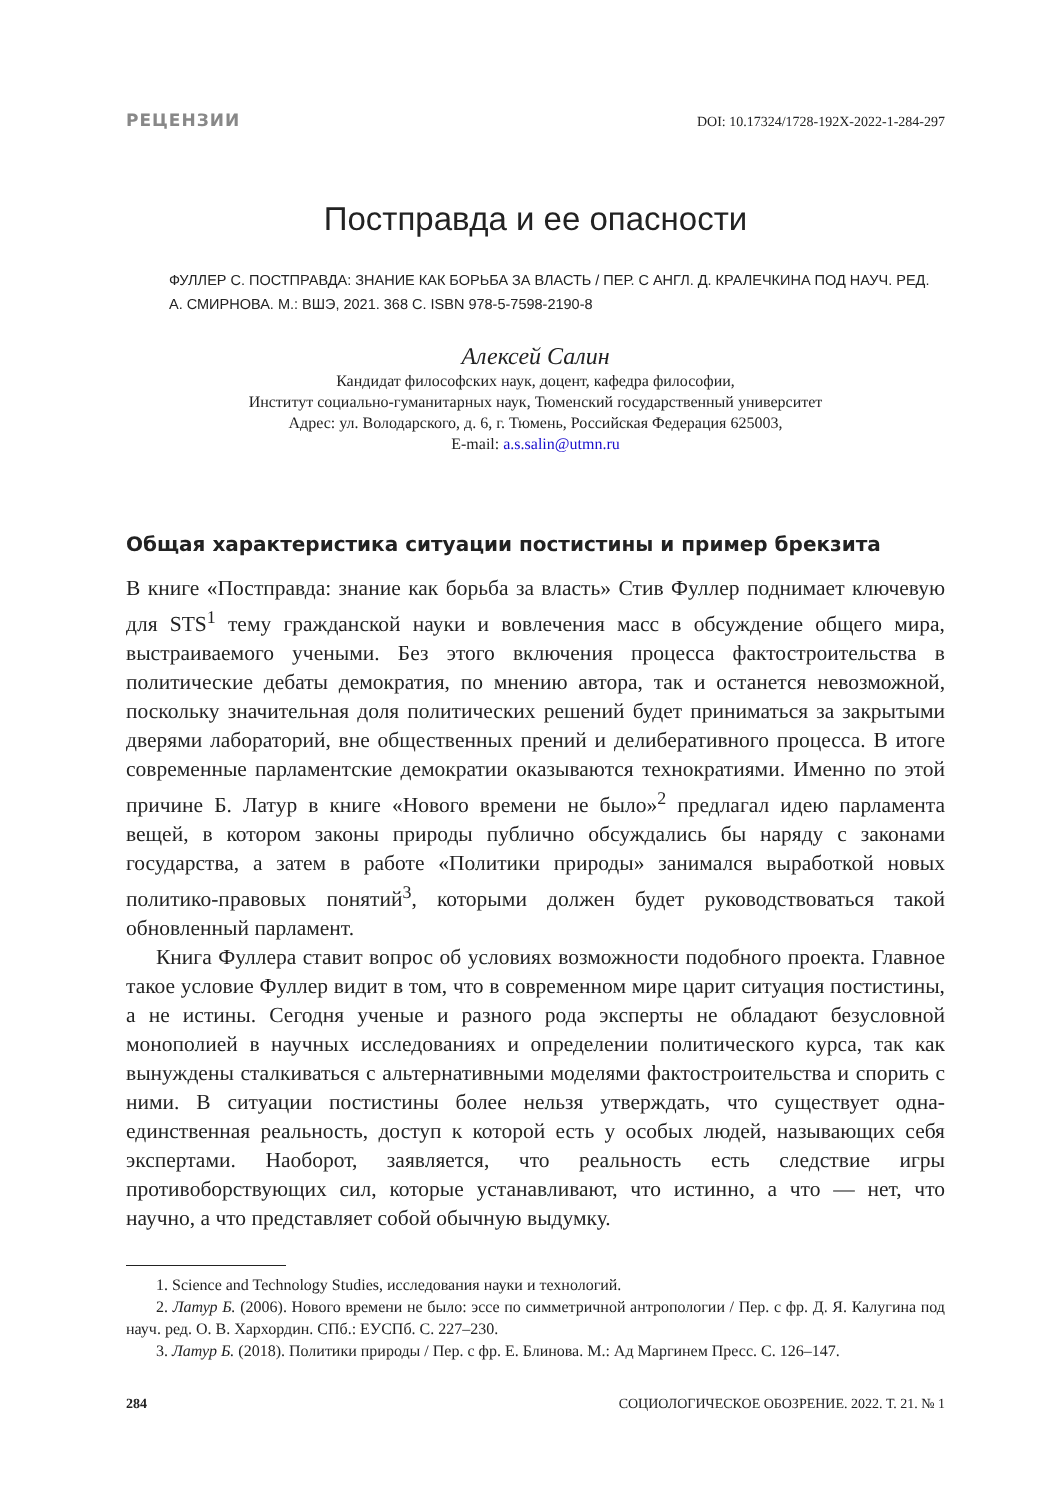РЕЦЕНЗИИ DOI: 10.17324/1728-192X-2022-1-284-297
Постправда и ее опасности
ФУЛЛЕР С. ПОСТПРАВДА: ЗНАНИЕ КАК БОРЬБА ЗА ВЛАСТЬ / ПЕР. С АНГЛ. Д. КРАЛЕЧКИНА ПОД НАУЧ. РЕД.
А. СМИРНОВА. М.: ВШЭ, 2021. 368 С. ISBN 978-5-7598-2190-8
Алексей Салин
Кандидат философских наук, доцент, кафедра философии,
Институт социально-гуманитарных наук, Тюменский государственный университет
Адрес: ул. Володарского, д. 6, г. Тюмень, Российская Федерация 625003,
E-mail: a.s.salin@utmn.ru
Общая характеристика ситуации постистины и пример брекзита
В книге «Постправда: знание как борьба за власть» Стив Фуллер поднимает ключевую для STS<sup>1</sup> тему гражданской науки и вовлечения масс в обсуждение общего мира, выстраиваемого учеными. Без этого включения процесса фактостроительства в политические дебаты демократия, по мнению автора, так и останется невозможной, поскольку значительная доля политических решений будет приниматься за закрытыми дверями лабораторий, вне общественных прений и делиберативного процесса. В итоге современные парламентские демократии оказываются технократиями. Именно по этой причине Б. Латур в книге «Нового времени не было»<sup>2</sup> предлагал идею парламента вещей, в котором законы природы публично обсуждались бы наряду с законами государства, а затем в работе «Политики природы» занимался выработкой новых политико-правовых понятий<sup>3</sup>, которыми должен будет руководствоваться такой обновленный парламент.
Книга Фуллера ставит вопрос об условиях возможности подобного проекта. Главное такое условие Фуллер видит в том, что в современном мире царит ситуация постистины, а не истины. Сегодня ученые и разного рода эксперты не обладают безусловной монополией в научных исследованиях и определении политического курса, так как вынуждены сталкиваться с альтернативными моделями фактостроительства и спорить с ними. В ситуации постистины более нельзя утверждать, что существует одна-единственная реальность, доступ к которой есть у особых людей, называющих себя экспертами. Наоборот, заявляется, что реальность есть следствие игры противоборствующих сил, которые устанавливают, что истинно, а что — нет, что научно, а что представляет собой обычную выдумку.
1. Science and Technology Studies, исследования науки и технологий.
2. Латур Б. (2006). Нового времени не было: эссе по симметричной антропологии / Пер. с фр. Д. Я. Калугина под науч. ред. О. В. Хархордин. СПб.: ЕУСПб. С. 227–230.
3. Латур Б. (2018). Политики природы / Пер. с фр. Е. Блинова. М.: Ад Маргинем Пресс. С. 126–147.
284 СОЦИОЛОГИЧЕСКОЕ ОБОЗРЕНИЕ. 2022. Т. 21. № 1